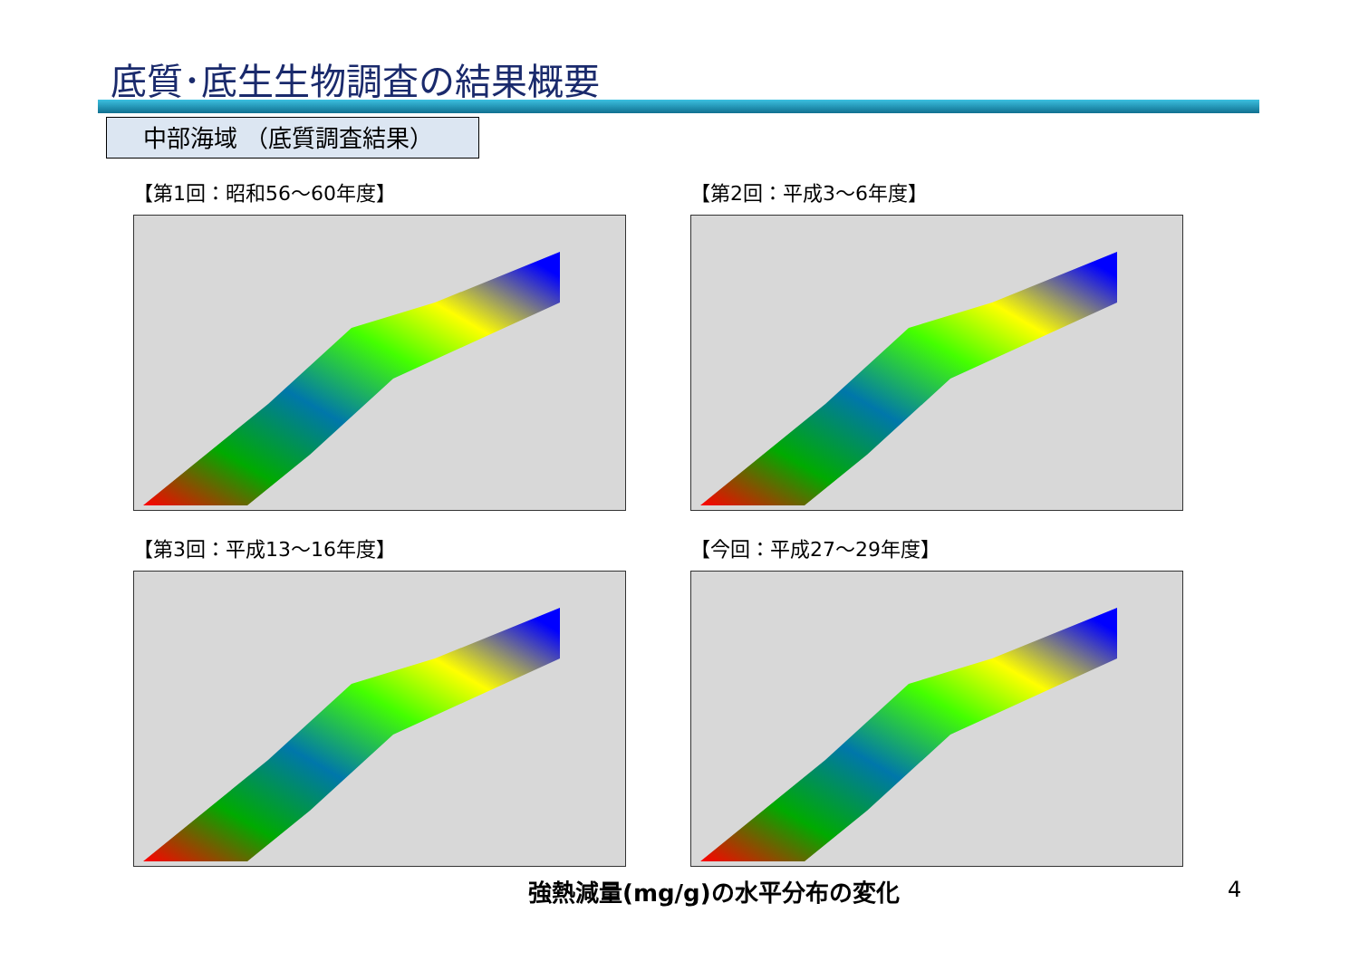底質･底生生物調査の結果概要
中部海域 （底質調査結果）
【第1回：昭和56～60年度】 【第2回：平成3～6年度】
【第3回：平成13～16年度】 【今回：平成27～29年度】
強熱減量(mg/g)の水平分布の変化 4